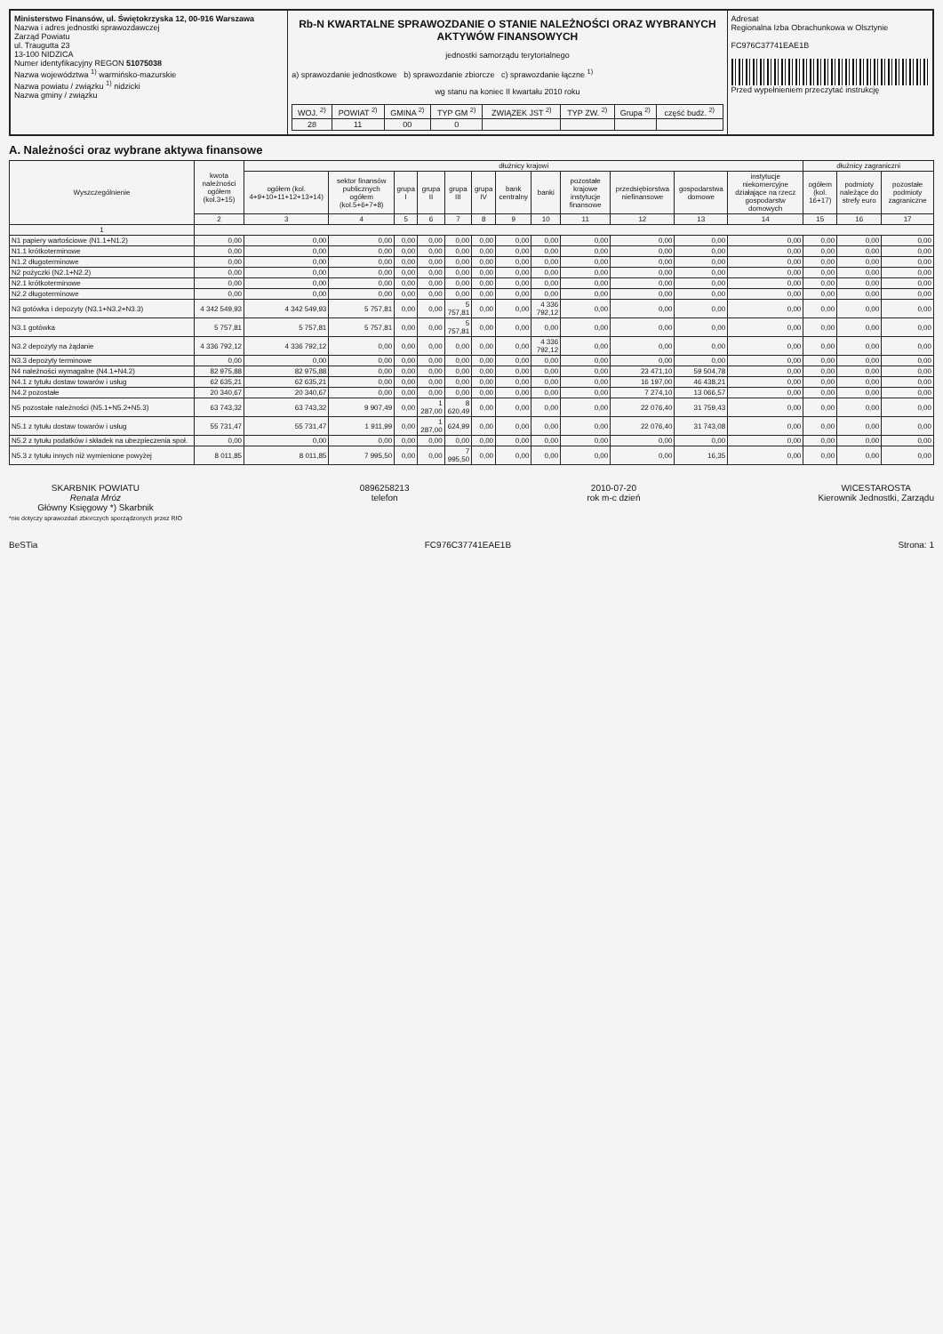Ministerstwo Finansów, ul. Świętokrzyska 12, 00-916 Warszawa
Nazwa i adres jednostki sprawozdawczej
Zarząd Powiatu
ul. Traugutta 23
13-100 NIDZICA
Numer identyfikacyjny REGON 51075038
Nazwa województwa <sup>1)</sup> warmińsko-mazurskie
Nazwa powiatu / związku <sup>1)</sup> nidzicki
Nazwa gminy / związku
Rb-N KWARTALNE SPRAWOZDANIE O STANIE NALEŻNOŚCI ORAZ WYBRANYCH AKTYWÓW FINANSOWYCH
jednostki samorządu terytorialnego
a) sprawozdanie jednostkowe b) sprawozdanie zbiorcze c) sprawozdanie łączne <sup>1)</sup>
wg stanu na koniec II kwartału 2010 roku
| WOJ. <sup>2)</sup> | POWIAT <sup>2)</sup> | GMINA <sup>2)</sup> | TYP GM <sup>2)</sup> | ZWIĄZEK JST <sup>2)</sup> | TYP ZW. <sup>2)</sup> | Grupa <sup>2)</sup> | część budż. <sup>2)</sup> |
| 28 | 11 | 00 | 0 | | | | |
Adresat
Regionalna Izba Obrachunkowa w Olsztynie
FC976C37741EAE1B
Przed wypełnieniem przeczytać instrukcję
A. Należności oraz wybrane aktywa finansowe
| Wyszczególnienie | kwota należności ogółem (kol.3+15) | dłużnicy krajowi | | | | | | | | | | | | dłużnicy zagraniczni | | |
| --- | --- | --- | --- | --- | --- | --- | --- | --- | --- | --- | --- | --- | --- | --- | --- | --- |
| | | ogółem (kol. 4+9+10+11+12+13+14) | sektor finansów publicznych ogółem (kol.5+6+7+8) | grupa I | grupa II | grupa III | grupa IV | bank centralny | banki | pozostałe krajowe instytucje finansowe | przedsiębiorstwa niefinansowe | gospodarstwa domowe | instytucje niekomercyjne działające na rzecz gospodarstw domowych | ogółem (kol. 16+17) | podmioty należące do strefy euro | pozostałe podmioty zagraniczne |
| | 2 | 3 | 4 | 5 | 6 | 7 | 8 | 9 | 10 | 11 | 12 | 13 | 14 | 15 | 16 | 17 |
| 1 | | | | | | | | | | | | | | | | |
| N1 papiery wartościowe (N1.1+N1.2) | 0,00 | 0,00 | 0,00 | 0,00 | 0,00 | 0,00 | 0,00 | 0,00 | 0,00 | 0,00 | 0,00 | 0,00 | 0,00 | 0,00 | 0,00 | 0,00 |
| N1.1 krótkoterminowe | 0,00 | 0,00 | 0,00 | 0,00 | 0,00 | 0,00 | 0,00 | 0,00 | 0,00 | 0,00 | 0,00 | 0,00 | 0,00 | 0,00 | 0,00 | 0,00 |
| N1.2 długoterminowe | 0,00 | 0,00 | 0,00 | 0,00 | 0,00 | 0,00 | 0,00 | 0,00 | 0,00 | 0,00 | 0,00 | 0,00 | 0,00 | 0,00 | 0,00 | 0,00 |
| N2 pożyczki (N2.1+N2.2) | 0,00 | 0,00 | 0,00 | 0,00 | 0,00 | 0,00 | 0,00 | 0,00 | 0,00 | 0,00 | 0,00 | 0,00 | 0,00 | 0,00 | 0,00 | 0,00 |
| N2.1 krótkoterminowe | 0,00 | 0,00 | 0,00 | 0,00 | 0,00 | 0,00 | 0,00 | 0,00 | 0,00 | 0,00 | 0,00 | 0,00 | 0,00 | 0,00 | 0,00 | 0,00 |
| N2.2 długoterminowe | 0,00 | 0,00 | 0,00 | 0,00 | 0,00 | 0,00 | 0,00 | 0,00 | 0,00 | 0,00 | 0,00 | 0,00 | 0,00 | 0,00 | 0,00 | 0,00 |
| N3 gotówka i depozyty (N3.1+N3.2+N3.3) | 4 342 549,93 | 4 342 549,93 | 5 757,81 | 0,00 | 0,00 | 5 757,81 | 0,00 | 0,00 | 4 336 792,12 | 0,00 | 0,00 | 0,00 | 0,00 | 0,00 | 0,00 | 0,00 |
| N3.1 gotówka | 5 757,81 | 5 757,81 | 5 757,81 | 0,00 | 0,00 | 5 757,81 | 0,00 | 0,00 | 0,00 | 0,00 | 0,00 | 0,00 | 0,00 | 0,00 | 0,00 | 0,00 |
| N3.2 depozyty na żądanie | 4 336 792,12 | 4 336 792,12 | 0,00 | 0,00 | 0,00 | 0,00 | 0,00 | 0,00 | 4 336 792,12 | 0,00 | 0,00 | 0,00 | 0,00 | 0,00 | 0,00 | 0,00 |
| N3.3 depozyty terminowe | 0,00 | 0,00 | 0,00 | 0,00 | 0,00 | 0,00 | 0,00 | 0,00 | 0,00 | 0,00 | 0,00 | 0,00 | 0,00 | 0,00 | 0,00 | 0,00 |
| N4 należności wymagalne (N4.1+N4.2) | 82 975,88 | 82 975,88 | 0,00 | 0,00 | 0,00 | 0,00 | 0,00 | 0,00 | 0,00 | 0,00 | 23 471,10 | 59 504,78 | 0,00 | 0,00 | 0,00 | 0,00 |
| N4.1 z tytułu dostaw towarów i usług | 62 635,21 | 62 635,21 | 0,00 | 0,00 | 0,00 | 0,00 | 0,00 | 0,00 | 0,00 | 0,00 | 16 197,00 | 46 438,21 | 0,00 | 0,00 | 0,00 | 0,00 |
| N4.2 pozostałe | 20 340,67 | 20 340,67 | 0,00 | 0,00 | 0,00 | 0,00 | 0,00 | 0,00 | 0,00 | 0,00 | 7 274,10 | 13 066,57 | 0,00 | 0,00 | 0,00 | 0,00 |
| N5 pozostałe należności (N5.1+N5.2+N5.3) | 63 743,32 | 63 743,32 | 9 907,49 | 0,00 | 1 287,00 | 8 620,49 | 0,00 | 0,00 | 0,00 | 0,00 | 22 076,40 | 31 759,43 | 0,00 | 0,00 | 0,00 | 0,00 |
| N5.1 z tytułu dostaw towarów i usług | 55 731,47 | 55 731,47 | 1 911,99 | 0,00 | 1 287,00 | 624,99 | 0,00 | 0,00 | 0,00 | 0,00 | 22 076,40 | 31 743,08 | 0,00 | 0,00 | 0,00 | 0,00 |
| N5.2 z tytułu podatków i składek na ubezpieczenia społ. | 0,00 | 0,00 | 0,00 | 0,00 | 0,00 | 0,00 | 0,00 | 0,00 | 0,00 | 0,00 | 0,00 | 0,00 | 0,00 | 0,00 | 0,00 | 0,00 |
| N5.3 z tytułu innych niż wymienione powyżej | 8 011,85 | 8 011,85 | 7 995,50 | 0,00 | 0,00 | 7 995,50 | 0,00 | 0,00 | 0,00 | 0,00 | 0,00 | 16,35 | 0,00 | 0,00 | 0,00 | 0,00 |
SKARBNIK POWIATU
Renata Mróz
Główny Księgowy *) Skarbnik
*nie dotyczy sprawozdań zbiorczych sporządzonych przez RIO
0896258213
telefon
2010-07-20
rok m-c dzień
WICESTAROSTA
Kierownik Jednostki, Zarządu
BeSTia FC976C37741EAE1B Strona: 1